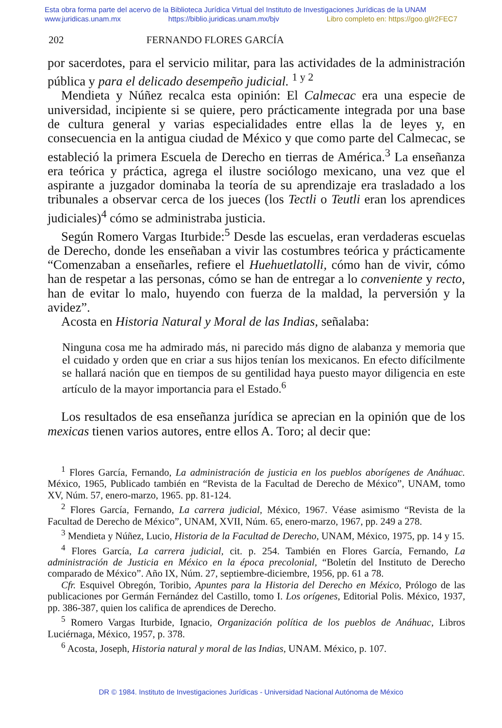Esta obra forma parte del acervo de la Biblioteca Jurídica Virtual del Instituto de Investigaciones Jurídicas de la UNAM
www.juridicas.unam.mx https://biblio.juridicas.unam.mx/bjv Libro completo en: https://goo.gl/r2FEC7
202 FERNANDO FLORES GARCÍA
por sacerdotes, para el servicio militar, para las actividades de la administración pública y para el delicado desempeño judicial. <sup>1 y 2</sup>
Mendieta y Núñez recalca esta opinión: El Calmecac era una especie de universidad, incipiente si se quiere, pero prácticamente integrada por una base de cultura general y varias especialidades entre ellas la de leyes y, en consecuencia en la antigua ciudad de México y que como parte del Calmecac, se estableció la primera Escuela de Derecho en tierras de América.<sup>3</sup> La enseñanza era teórica y práctica, agrega el ilustre sociólogo mexicano, una vez que el aspirante a juzgador dominaba la teoría de su aprendizaje era trasladado a los tribunales a observar cerca de los jueces (los Tectli o Teutli eran los aprendices judiciales)<sup>4</sup> cómo se administraba justicia.
Según Romero Vargas Iturbide:<sup>5</sup> Desde las escuelas, eran verdaderas escuelas de Derecho, donde les enseñaban a vivir las costumbres teórica y prácticamente “Comenzaban a enseñarles, refiere el Huehuetlatolli, cómo han de vivir, cómo han de respetar a las personas, cómo se han de entregar a lo conveniente y recto, han de evitar lo malo, huyendo con fuerza de la maldad, la perversión y la avidez”.
Acosta en Historia Natural y Moral de las Indias, señalaba:
Ninguna cosa me ha admirado más, ni parecido más digno de alabanza y memoria que el cuidado y orden que en criar a sus hijos tenían los mexicanos. En efecto difícilmente se hallará nación que en tiempos de su gentilidad haya puesto mayor diligencia en este artículo de la mayor importancia para el Estado.<sup>6</sup>
Los resultados de esa enseñanza jurídica se aprecian en la opinión que de los mexicas tienen varios autores, entre ellos A. Toro; al decir que:
<sup>1</sup> Flores García, Fernando, La administración de justicia en los pueblos aborígenes de Anáhuac. México, 1965, Publicado también en “Revista de la Facultad de Derecho de México”, UNAM, tomo XV, Núm. 57, enero-marzo, 1965. pp. 81-124.
<sup>2</sup> Flores García, Fernando, La carrera judicial, México, 1967. Véase asimismo “Revista de la Facultad de Derecho de México”, UNAM, XVII, Núm. 65, enero-marzo, 1967, pp. 249 a 278.
<sup>3</sup> Mendieta y Núñez, Lucio, Historia de la Facultad de Derecho, UNAM, México, 1975, pp. 14 y 15.
<sup>4</sup> Flores García, La carrera judicial, cit. p. 254. También en Flores García, Fernando, La administración de Justicia en México en la época precolonial, “Boletín del Instituto de Derecho comparado de México”. Año IX, Núm. 27, septiembre-diciembre, 1956, pp. 61 a 78.
Cfr. Esquivel Obregón, Toribio, Apuntes para la Historia del Derecho en México, Prólogo de las publicaciones por Germán Fernández del Castillo, tomo I. Los orígenes, Editorial Polis. México, 1937, pp. 386-387, quien los califica de aprendices de Derecho.
<sup>5</sup> Romero Vargas Iturbide, Ignacio, Organización política de los pueblos de Anáhuac, Libros Luciérnaga, México, 1957, p. 378.
<sup>6</sup> Acosta, Joseph, Historia natural y moral de las Indias, UNAM. México, p. 107.
DR © 1984. Instituto de Investigaciones Jurídicas - Universidad Nacional Autónoma de México